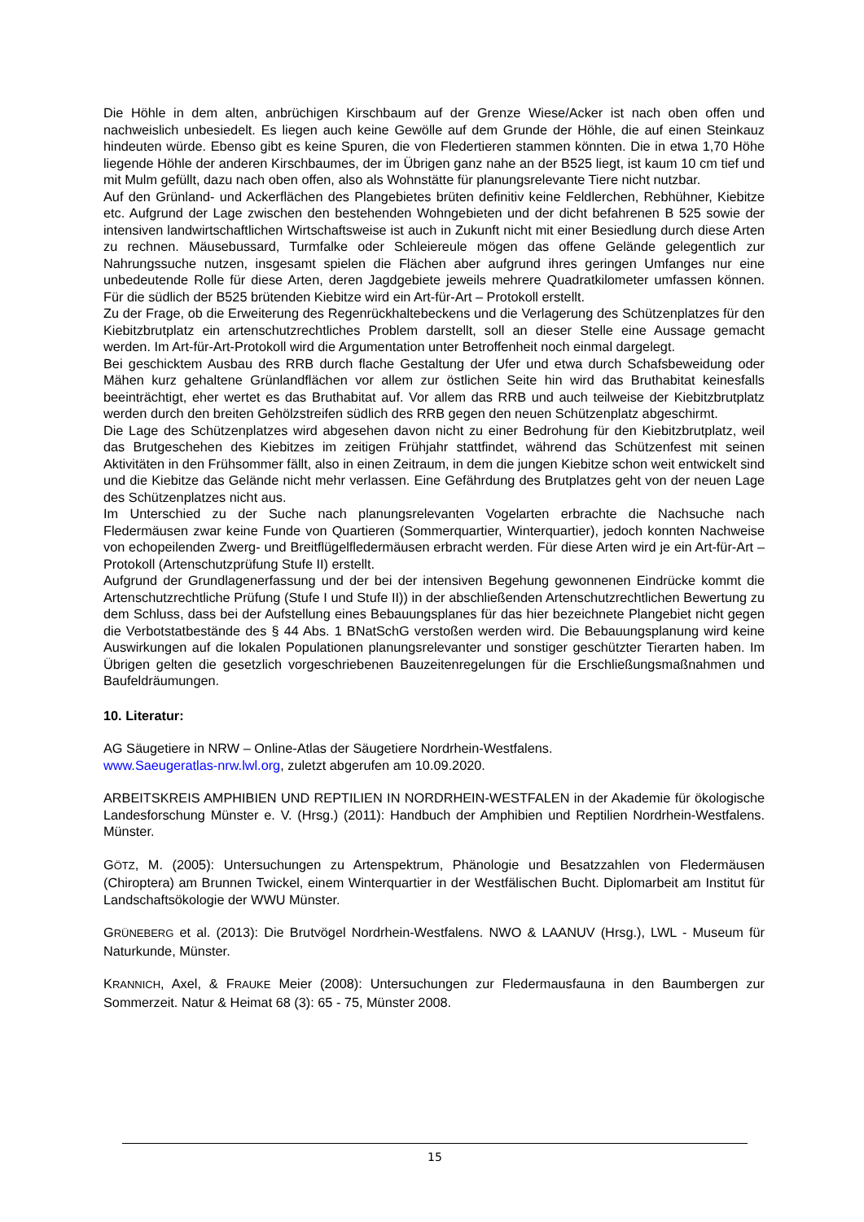Die Höhle in dem alten, anbrüchigen Kirschbaum auf der Grenze Wiese/Acker ist nach oben offen und nachweislich unbesiedelt. Es liegen auch keine Gewölle auf dem Grunde der Höhle, die auf einen Steinkauz hindeuten würde. Ebenso gibt es keine Spuren, die von Fledertieren stammen könnten. Die in etwa 1,70 Höhe liegende Höhle der anderen Kirschbaumes, der im Übrigen ganz nahe an der B525 liegt, ist kaum 10 cm tief und mit Mulm gefüllt, dazu nach oben offen, also als Wohnstätte für planungsrelevante Tiere nicht nutzbar.
Auf den Grünland- und Ackerflächen des Plangebietes brüten definitiv keine Feldlerchen, Rebhühner, Kiebitze etc. Aufgrund der Lage zwischen den bestehenden Wohngebieten und der dicht befahrenen B 525 sowie der intensiven landwirtschaftlichen Wirtschaftsweise ist auch in Zukunft nicht mit einer Besiedlung durch diese Arten zu rechnen. Mäusebussard, Turmfalke oder Schleiereule mögen das offene Gelände gelegentlich zur Nahrungssuche nutzen, insgesamt spielen die Flächen aber aufgrund ihres geringen Umfanges nur eine unbedeutende Rolle für diese Arten, deren Jagdgebiete jeweils mehrere Quadratkilometer umfassen können. Für die südlich der B525 brütenden Kiebitze wird ein Art-für-Art – Protokoll erstellt.
Zu der Frage, ob die Erweiterung des Regenrückhaltebeckens und die Verlagerung des Schützenplatzes für den Kiebitzbrutplatz ein artenschutzrechtliches Problem darstellt, soll an dieser Stelle eine Aussage gemacht werden. Im Art-für-Art-Protokoll wird die Argumentation unter Betroffenheit noch einmal dargelegt.
Bei geschicktem Ausbau des RRB durch flache Gestaltung der Ufer und etwa durch Schafsbeweidung oder Mähen kurz gehaltene Grünlandflächen vor allem zur östlichen Seite hin wird das Bruthabitat keinesfalls beeinträchtigt, eher wertet es das Bruthabitat auf. Vor allem das RRB und auch teilweise der Kiebitzbrutplatz werden durch den breiten Gehölzstreifen südlich des RRB gegen den neuen Schützenplatz abgeschirmt.
Die Lage des Schützenplatzes wird abgesehen davon nicht zu einer Bedrohung für den Kiebitzbrutplatz, weil das Brutgeschehen des Kiebitzes im zeitigen Frühjahr stattfindet, während das Schützenfest mit seinen Aktivitäten in den Frühsommer fällt, also in einen Zeitraum, in dem die jungen Kiebitze schon weit entwickelt sind und die Kiebitze das Gelände nicht mehr verlassen. Eine Gefährdung des Brutplatzes geht von der neuen Lage des Schützenplatzes nicht aus.
Im Unterschied zu der Suche nach planungsrelevanten Vogelarten erbrachte die Nachsuche nach Fledermäusen zwar keine Funde von Quartieren (Sommerquartier, Winterquartier), jedoch konnten Nachweise von echopeilenden Zwerg- und Breitflügelfledermäusen erbracht werden. Für diese Arten wird je ein Art-für-Art – Protokoll (Artenschutzprüfung Stufe II) erstellt.
Aufgrund der Grundlagenerfassung und der bei der intensiven Begehung gewonnenen Eindrücke kommt die Artenschutzrechtliche Prüfung (Stufe I und Stufe II)) in der abschließenden Artenschutzrechtlichen Bewertung zu dem Schluss, dass bei der Aufstellung eines Bebauungsplanes für das hier bezeichnete Plangebiet nicht gegen die Verbotstatbestände des § 44 Abs. 1 BNatSchG verstoßen werden wird. Die Bebauungsplanung wird keine Auswirkungen auf die lokalen Populationen planungsrelevanter und sonstiger geschützter Tierarten haben. Im Übrigen gelten die gesetzlich vorgeschriebenen Bauzeitenregelungen für die Erschließungsmaßnahmen und Baufeldräumungen.
10. Literatur:
AG Säugetiere in NRW – Online-Atlas der Säugetiere Nordrhein-Westfalens.
www.Saeugeratlas-nrw.lwl.org, zuletzt abgerufen am 10.09.2020.
ARBEITSKREIS AMPHIBIEN UND REPTILIEN IN NORDRHEIN-WESTFALEN in der Akademie für ökologische Landesforschung Münster e. V. (Hrsg.) (2011): Handbuch der Amphibien und Reptilien Nordrhein-Westfalens. Münster.
GÖTZ, M. (2005): Untersuchungen zu Artenspektrum, Phänologie und Besatzzahlen von Fledermäusen (Chiroptera) am Brunnen Twickel, einem Winterquartier in der Westfälischen Bucht. Diplomarbeit am Institut für Landschaftsökologie der WWU Münster.
GRÜNEBERG et al. (2013): Die Brutvögel Nordrhein-Westfalens. NWO & LAANUV (Hrsg.), LWL - Museum für Naturkunde, Münster.
KRANNICH, Axel, & FRAUKE Meier (2008): Untersuchungen zur Fledermausfauna in den Baumbergen zur Sommerzeit. Natur & Heimat 68 (3): 65 - 75, Münster 2008.
15